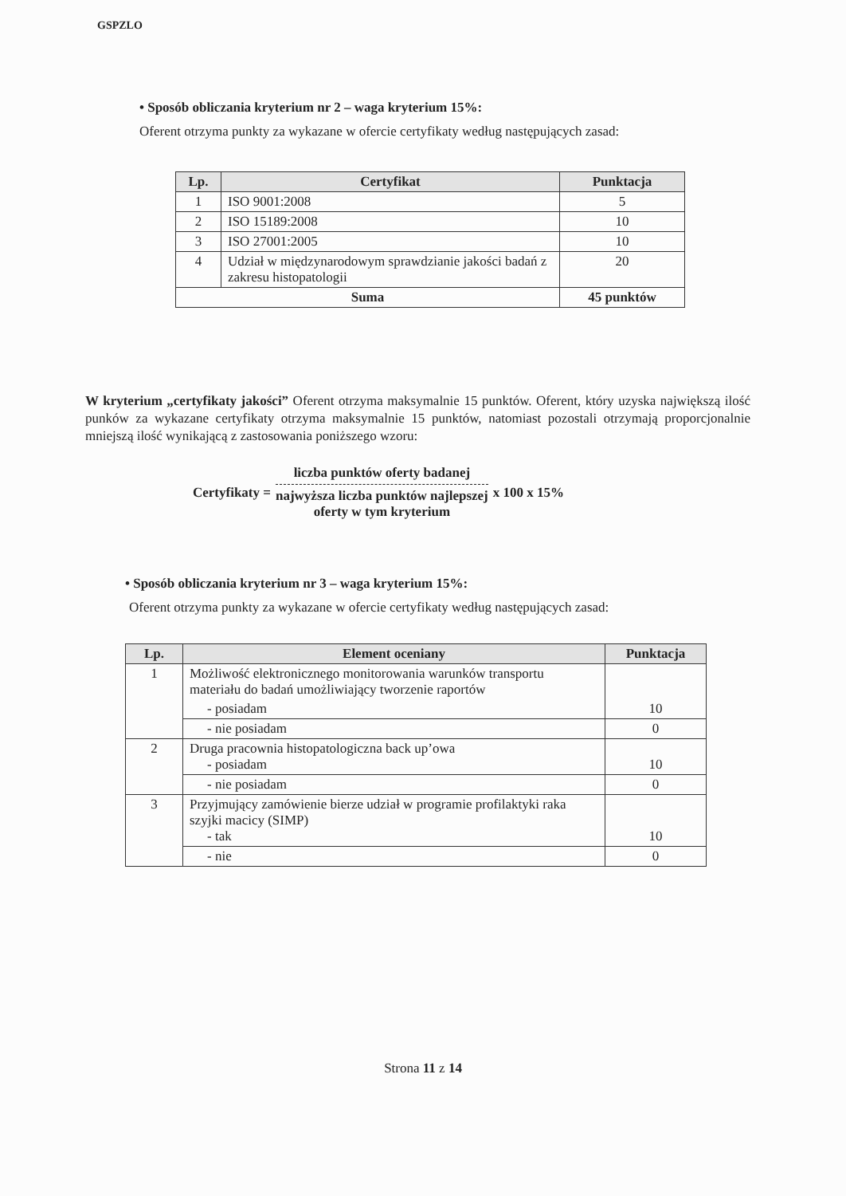GSPZLO
• Sposób obliczania kryterium nr 2 – waga kryterium 15%:
Oferent otrzyma punkty za wykazane w ofercie certyfikaty według następujących zasad:
| Lp. | Certyfikat | Punktacja |
| --- | --- | --- |
| 1 | ISO 9001:2008 | 5 |
| 2 | ISO 15189:2008 | 10 |
| 3 | ISO 27001:2005 | 10 |
| 4 | Udział w międzynarodowym sprawdzianie jakości badań z zakresu histopatologii | 20 |
| Suma | | 45 punktów |
W kryterium „certyfikaty jakości” Oferent otrzyma maksymalnie 15 punktów. Oferent, który uzyska największą ilość punków za wykazane certyfikaty otrzyma maksymalnie 15 punktów, natomiast pozostali otrzymają proporcjonalnie mniejszą ilość wynikającą z zastosowania poniższego wzoru:
Certyfikaty = liczba punktów oferty badanej
najwyższa liczba punktów najlepszej
oferty w tym kryterium x 100 x 15%
• Sposób obliczania kryterium nr 3 – waga kryterium 15%:
Oferent otrzyma punkty za wykazane w ofercie certyfikaty według następujących zasad:
| Lp. | Element oceniany | Punktacja |
| --- | --- | --- |
| 1 | Możliwość elektronicznego monitorowania warunków transportu materiału do badań umożliwiający tworzenie raportów | 10 |
| | - posiadam | |
| | - nie posiadam | 0 |
| 2 | Druga pracownia histopatologiczna back up’owa - posiadam | 10 |
| | - nie posiadam | 0 |
| 3 | Przyjmujący zamówienie bierze udział w programie profilaktyki raka szyjki macicy (SIMP) - tak | 10 |
| | - nie | 0 |
Strona 11 z 14